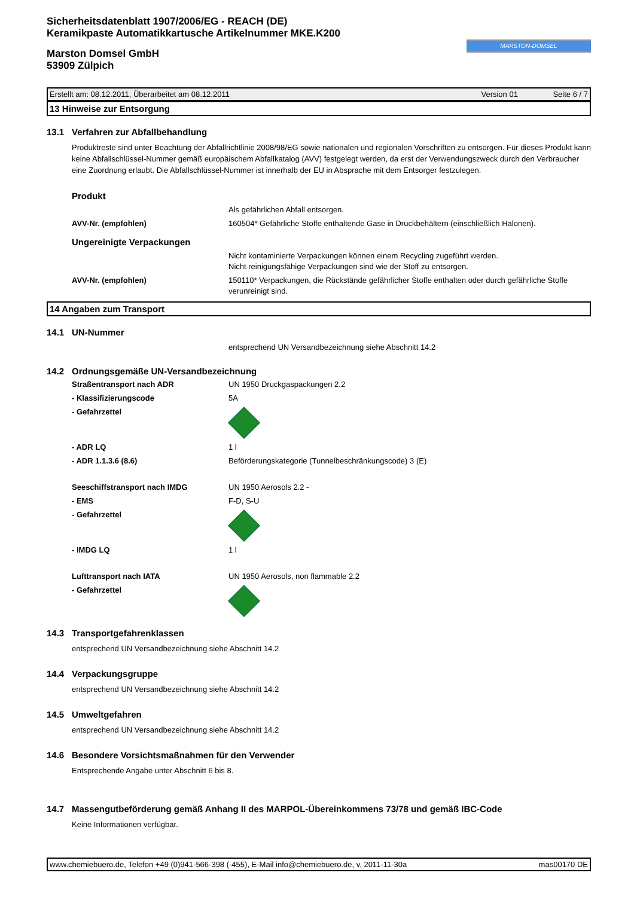Sicherheitsdatenblatt 1907/2006/EG - REACH (DE)
Keramikpaste Automatikkartusche Artikelnummer MKE.K200
Marston Domsel GmbH
53909 Zülpich
MARSTON-DOMSEL
Erstellt am: 08.12.2011, Überarbeitet am 08.12.2011 Version 01 Seite 6 / 7
13 Hinweise zur Entsorgung
13.1 Verfahren zur Abfallbehandlung
Produktreste sind unter Beachtung der Abfallrichtlinie 2008/98/EG sowie nationalen und regionalen Vorschriften zu entsorgen. Für dieses Produkt kann keine Abfallschlüssel-Nummer gemäß europäischem Abfallkatalog (AVV) festgelegt werden, da erst der Verwendungszweck durch den Verbraucher eine Zuordnung erlaubt. Die Abfallschlüssel-Nummer ist innerhalb der EU in Absprache mit dem Entsorger festzulegen.
Produkt
Als gefährlichen Abfall entsorgen.
AVV-Nr. (empfohlen) 160504* Gefährliche Stoffe enthaltende Gase in Druckbehältern (einschließlich Halonen).
Ungereinigte Verpackungen
Nicht kontaminierte Verpackungen können einem Recycling zugeführt werden.
Nicht reinigungsfähige Verpackungen sind wie der Stoff zu entsorgen.
AVV-Nr. (empfohlen) 150110* Verpackungen, die Rückstände gefährlicher Stoffe enthalten oder durch gefährliche Stoffe verunreinigt sind.
14 Angaben zum Transport
14.1 UN-Nummer
entsprechend UN Versandbezeichnung siehe Abschnitt 14.2
14.2 Ordnungsgemäße UN-Versandbezeichnung
Straßentransport nach ADR UN 1950 Druckgaspackungen 2.2
- Klassifizierungscode 5A
- Gefahrzettel
- ADR LQ 1 l
- ADR 1.1.3.6 (8.6) Beförderungskategorie (Tunnelbeschränkungscode) 3 (E)
Seeschiffstransport nach IMDG UN 1950 Aerosols 2.2 -
- EMS F-D, S-U
- Gefahrzettel
- IMDG LQ 1 l
Lufttransport nach IATA UN 1950 Aerosols, non flammable 2.2
- Gefahrzettel
14.3 Transportgefahrenklassen
entsprechend UN Versandbezeichnung siehe Abschnitt 14.2
14.4 Verpackungsgruppe
entsprechend UN Versandbezeichnung siehe Abschnitt 14.2
14.5 Umweltgefahren
entsprechend UN Versandbezeichnung siehe Abschnitt 14.2
14.6 Besondere Vorsichtsmaßnahmen für den Verwender
Entsprechende Angabe unter Abschnitt 6 bis 8.
14.7 Massengutbeförderung gemäß Anhang II des MARPOL-Übereinkommens 73/78 und gemäß IBC-Code
Keine Informationen verfügbar.
www.chemiebuero.de, Telefon +49 (0)941-566-398 (-455), E-Mail info@chemiebuero.de, v. 2011-11-30a mas00170 DE